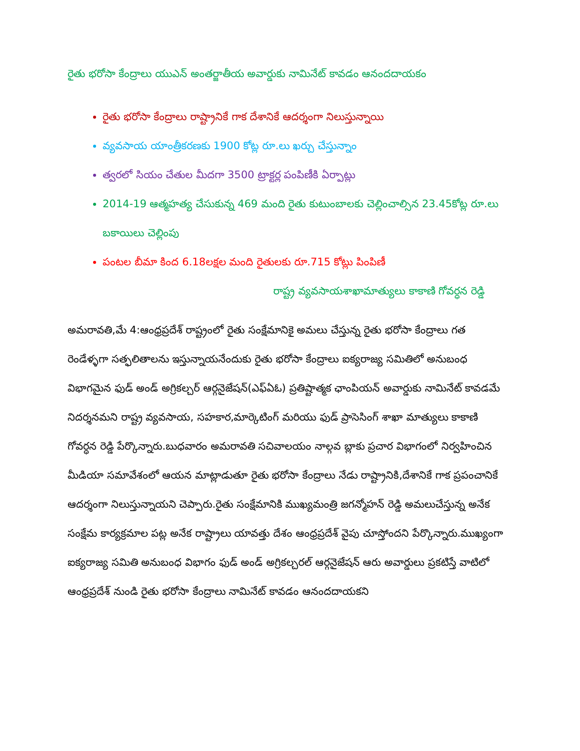రైతు భరోసా కేంద్రాలు యుఎన్ అంతర్జాతీయ అవార్డుకు నామినేట్ కావడం ఆనందదాయకం
రైతు భరోసా కేంద్రాలు రాష్ట్రానికే గాక దేశానికే ఆదర్శంగా నిలుస్తున్నాయి
వ్యవసాయ యాంత్రీకరణకు 1900 కోట్ల రూ.లు ఖర్చు చేస్తున్నాం
త్వరలో సియం చేతుల మీదగా 3500 ట్రాక్టర్ల పంపిణీకి ఏర్పాట్లు
2014-19 ఆత్మహత్య చేసుకున్న 469 మంది రైతు కుటుంబాలకు చెల్లించాల్సిన 23.45కోట్ల రూ.లు బకాయిలు చెల్లింపు
పంటల బీమా కింద 6.18లక్షల మంది రైతులకు రూ.715 కోట్లు పింపిణీ
రాష్ట్ర వ్యవసాయశాఖామాత్యులు కాకాణి గోవర్ధన రెడ్డి
అమరావతి,మే 4:ఆంధ్రప్రదేశ్ రాష్ట్రంలో రైతు సంక్షేమానికై అమలు చేస్తున్న రైతు భరోసా కేంద్రాలు గత రెండేళ్ళగా సత్ఫలితాలను ఇస్తున్నాయనేందుకు రైతు భరోసా కేంద్రాలు ఐక్యరాజ్య సమితిలో అనుబంధ విభాగమైన ఫుడ్ అండ్ అగ్రికల్చర్ ఆర్గనైజేషన్(ఎఫ్ఏఓ) ప్రతిష్టాత్మక ఛాంపియన్ అవార్డుకు నామినేట్ కావడమే నిదర్శనమని రాష్ట్ర వ్యవసాయ, సహకార,మార్కెటింగ్ మరియు ఫుడ్ ప్రాసెసింగ్ శాఖా మాత్యులు కాకాణి గోవర్ధన రెడ్డి పేర్కొన్నారు.బుధవారం అమరావతి సచివాలయం నాల్గవ బ్లాకు ప్రచార విభాగంలో నిర్వహించిన మీడియా సమావేశంలో ఆయన మాట్లాడుతూ రైతు భరోసా కేంద్రాలు నేడు రాష్ట్రానికి,దేశానికే గాక ప్రపంచానికే ఆదర్శంగా నిలుస్తున్నాయని చెప్పారు.రైతు సంక్షేమానికి ముఖ్యమంత్రి జగన్మోహన్ రెడ్డి అమలుచేస్తున్న అనేక సంక్షేమ కార్యక్రమాల పట్ల అనేక రాష్ట్రాలు యావత్తు దేశం ఆంధ్రప్రదేశ్ వైపు చూస్తోందని పేర్కొన్నారు.ముఖ్యంగా ఐక్యరాజ్య సమితి అనుబంధ విభాగం ఫుడ్ అండ్ అగ్రికల్చరల్ ఆర్గనైజేషన్ ఆరు అవార్డులు ప్రకటిస్తే వాటిలో ఆంధ్రప్రదేశ్ నుండి రైతు భరోసా కేంద్రాలు నామినేట్ కావడం ఆనందదాయకని